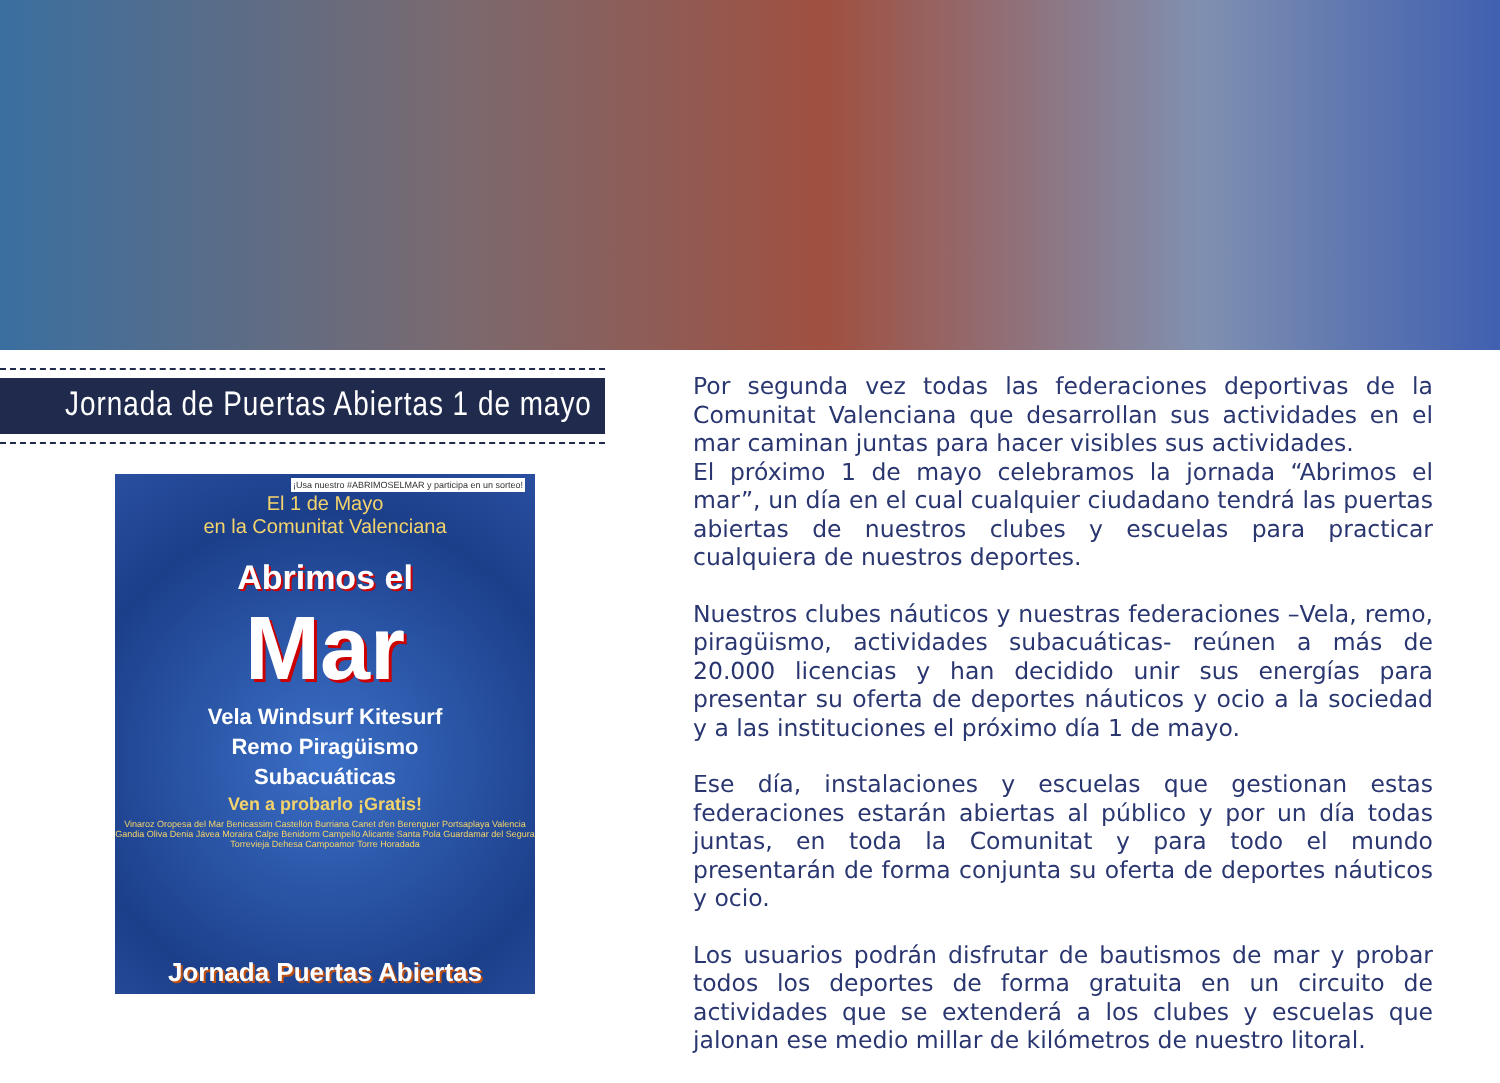Jornada de Puertas Abiertas 1 de mayo
¡Usa nuestro #ABRIMOSELMAR y participa en un sorteo!
El 1 de Mayo
en la Comunitat Valenciana
Abrimos el
Mar
Vela Windsurf Kitesurf
Remo Piragüismo
Subacuáticas
Ven a probarlo ¡Gratis!
Vinaroz Oropesa del Mar Benicassim Castellón Burriana Canet d'en Berenguer Portsaplaya Valencia Gandia Oliva Denia Jávea Moraira Calpe Benidorm Campello Alicante Santa Pola Guardamar del Segura Torrevieja Dehesa Campoamor Torre Horadada
Jornada Puertas Abiertas
Por segunda vez todas las federaciones deportivas de la Comunitat Valenciana que desarrollan sus actividades en el mar caminan juntas para hacer visibles sus actividades.
El próximo 1 de mayo celebramos la jornada “Abrimos el mar”, un día en el cual cualquier ciudadano tendrá las puertas abiertas de nuestros clubes y escuelas para practicar cualquiera de nuestros deportes.
Nuestros clubes náuticos y nuestras federaciones –Vela, remo, piragüismo, actividades subacuáticas- reúnen a más de 20.000 licencias y han decidido unir sus energías para presentar su oferta de deportes náuticos y ocio a la sociedad y a las instituciones el próximo día 1 de mayo.
Ese día, instalaciones y escuelas que gestionan estas federaciones estarán abiertas al público y por un día todas juntas, en toda la Comunitat y para todo el mundo presentarán de forma conjunta su oferta de deportes náuticos y ocio.
Los usuarios podrán disfrutar de bautismos de mar y probar todos los deportes de forma gratuita en un circuito de actividades que se extenderá a los clubes y escuelas que jalonan ese medio millar de kilómetros de nuestro litoral.